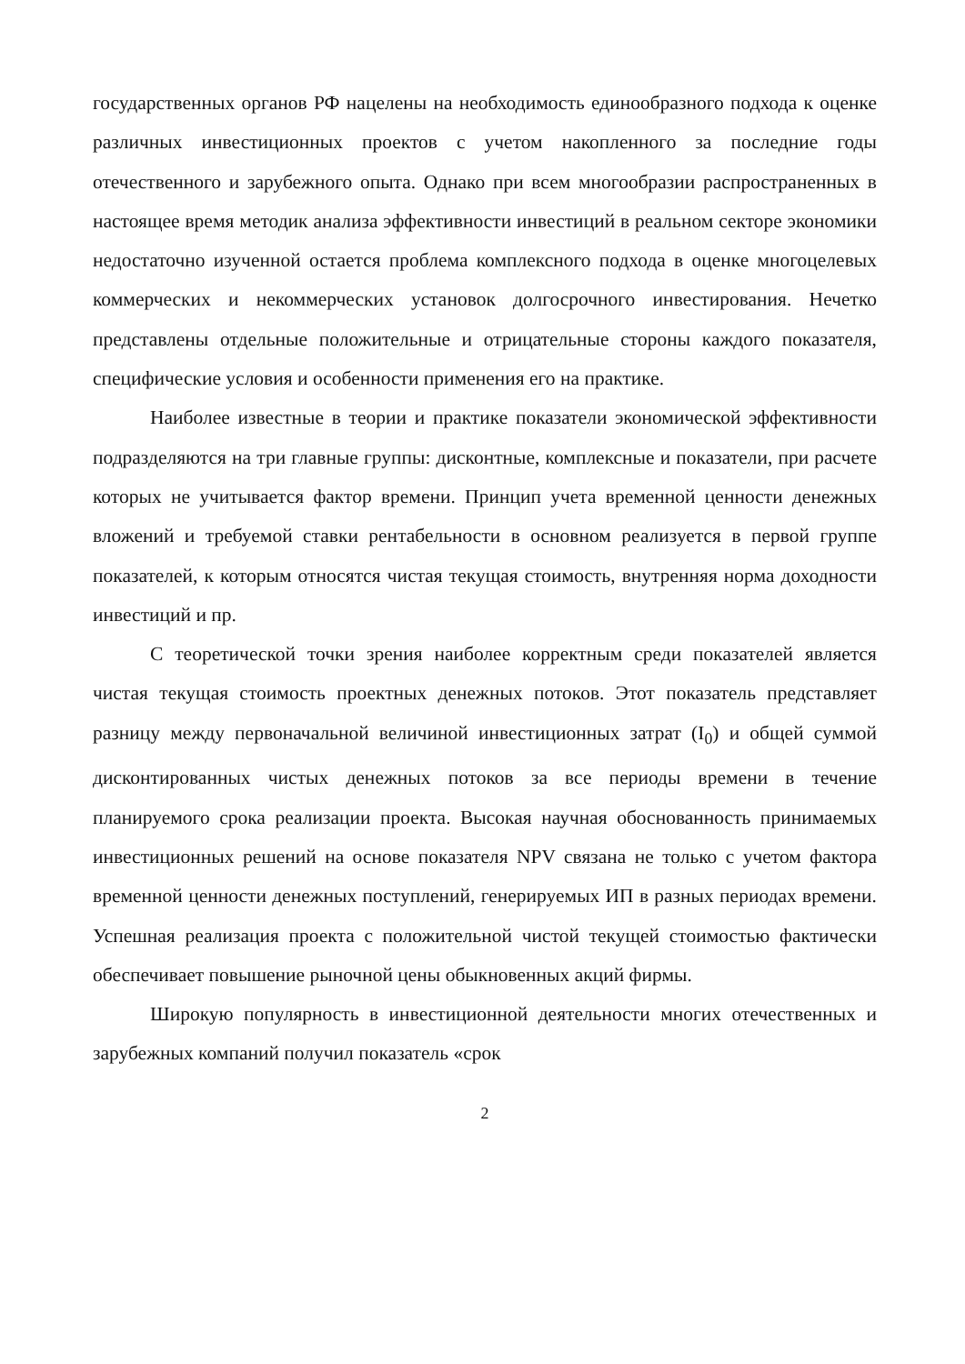государственных органов РФ нацелены на необходимость единообразного подхода к оценке различных инвестиционных проектов с учетом накопленного за последние годы отечественного и зарубежного опыта. Однако при всем многообразии распространенных в настоящее время методик анализа эффективности инвестиций в реальном секторе экономики недостаточно изученной остается проблема комплексного подхода в оценке многоцелевых коммерческих и некоммерческих установок долгосрочного инвестирования. Нечетко представлены отдельные положительные и отрицательные стороны каждого показателя, специфические условия и особенности применения его на практике.
Наиболее известные в теории и практике показатели экономической эффективности подразделяются на три главные группы: дисконтные, комплексные и показатели, при расчете которых не учитывается фактор времени. Принцип учета временной ценности денежных вложений и требуемой ставки рентабельности в основном реализуется в первой группе показателей, к которым относятся чистая текущая стоимость, внутренняя норма доходности инвестиций и пр.
С теоретической точки зрения наиболее корректным среди показателей является чистая текущая стоимость проектных денежных потоков. Этот показатель представляет разницу между первоначальной величиной инвестиционных затрат (I<sub>0</sub>) и общей суммой дисконтированных чистых денежных потоков за все периоды времени в течение планируемого срока реализации проекта. Высокая научная обоснованность принимаемых инвестиционных решений на основе показателя NPV связана не только с учетом фактора временной ценности денежных поступлений, генерируемых ИП в разных периодах времени. Успешная реализация проекта с положительной чистой текущей стоимостью фактически обеспечивает повышение рыночной цены обыкновенных акций фирмы.
Широкую популярность в инвестиционной деятельности многих отечественных и зарубежных компаний получил показатель «срок
2